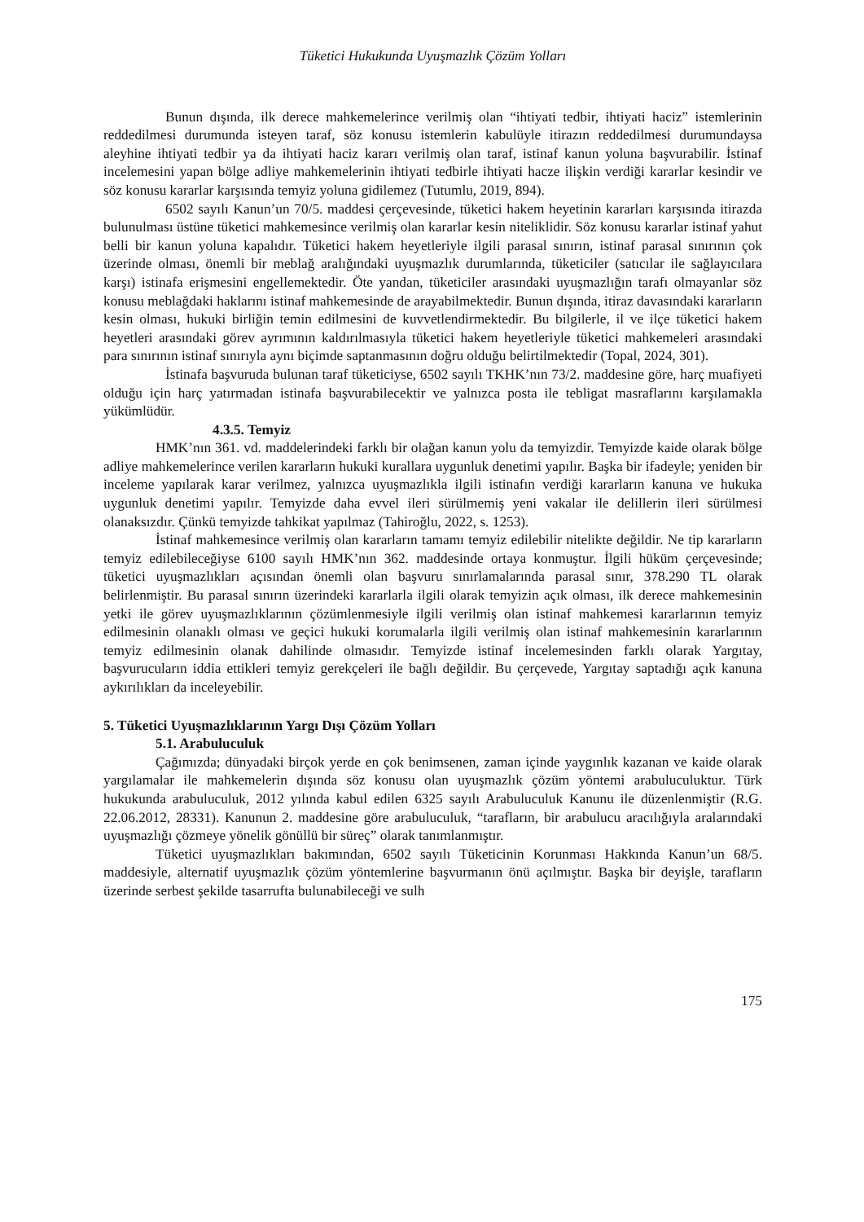Tüketici Hukukunda Uyuşmazlık Çözüm Yolları
Bunun dışında, ilk derece mahkemelerince verilmiş olan “ihtiyati tedbir, ihtiyati haciz” istemlerinin reddedilmesi durumunda isteyen taraf, söz konusu istemlerin kabulüyle itirazın reddedilmesi durumundaysa aleyhine ihtiyati tedbir ya da ihtiyati haciz kararı verilmiş olan taraf, istinaf kanun yoluna başvurabilir. İstinaf incelemesini yapan bölge adliye mahkemelerinin ihtiyati tedbirle ihtiyati hacze ilişkin verdiği kararlar kesindir ve söz konusu kararlar karşısında temyiz yoluna gidilemez (Tutumlu, 2019, 894).
6502 sayılı Kanun’un 70/5. maddesi çerçevesinde, tüketici hakem heyetinin kararları karşısında itirazda bulunulması üstüne tüketici mahkemesince verilmiş olan kararlar kesin niteliklidir. Söz konusu kararlar istinaf yahut belli bir kanun yoluna kapalıdır. Tüketici hakem heyetleriyle ilgili parasal sınırın, istinaf parasal sınırının çok üzerinde olması, önemli bir meblağ aralığındaki uyuşmazlık durumlarında, tüketiciler (satıcılar ile sağlayıcılara karşı) istinafa erişmesini engellemektedir. Öte yandan, tüketiciler arasındaki uyuşmazlığın tarafı olmayanlar söz konusu meblağdaki haklarını istinaf mahkemesinde de arayabilmektedir. Bunun dışında, itiraz davasındaki kararların kesin olması, hukuki birliğin temin edilmesini de kuvvetlendirmektedir. Bu bilgilerle, il ve ilçe tüketici hakem heyetleri arasındaki görev ayrımının kaldırılmasıyla tüketici hakem heyetleriyle tüketici mahkemeleri arasındaki para sınırının istinaf sınırıyla aynı biçimde saptanmasının doğru olduğu belirtilmektedir (Topal, 2024, 301).
İstinafa başvuruda bulunan taraf tüketiciyse, 6502 sayılı TKHK’nın 73/2. maddesine göre, harç muafiyeti olduğu için harç yatırmadan istinafa başvurabilecektir ve yalnızca posta ile tebligat masraflarını karşılamakla yükümlüdür.
4.3.5. Temyiz
HMK’nın 361. vd. maddelerindeki farklı bir olağan kanun yolu da temyizdir. Temyizde kaide olarak bölge adliye mahkemelerince verilen kararların hukuki kurallara uygunluk denetimi yapılır. Başka bir ifadeyle; yeniden bir inceleme yapılarak karar verilmez, yalnızca uyuşmazlıkla ilgili istinafın verdiği kararların kanuna ve hukuka uygunluk denetimi yapılır. Temyizde daha evvel ileri sürülmemiş yeni vakalar ile delillerin ileri sürülmesi olanaksızdır. Çünkü temyizde tahkikat yapılmaz (Tahiroğlu, 2022, s. 1253).
İstinaf mahkemesince verilmiş olan kararların tamamı temyiz edilebilir nitelikte değildir. Ne tip kararların temyiz edilebileceğiyse 6100 sayılı HMK’nın 362. maddesinde ortaya konmuştur. İlgili hüküm çerçevesinde; tüketici uyuşmazlıkları açısından önemli olan başvuru sınırlamalarında parasal sınır, 378.290 TL olarak belirlenmiştir. Bu parasal sınırın üzerindeki kararlarla ilgili olarak temyizin açık olması, ilk derece mahkemesinin yetki ile görev uyuşmazlıklarının çözümlenmesiyle ilgili verilmiş olan istinaf mahkemesi kararlarının temyiz edilmesinin olanaklı olması ve geçici hukuki korumalarla ilgili verilmiş olan istinaf mahkemesinin kararlarının temyiz edilmesinin olanak dahilinde olmasıdır. Temyizde istinaf incelemesinden farklı olarak Yargıtay, başvurucuların iddia ettikleri temyiz gerekçeleri ile bağlı değildir. Bu çerçevede, Yargıtay saptadığı açık kanuna aykırılıkları da inceleyebilir.
5. Tüketici Uyuşmazlıklarının Yargı Dışı Çözüm Yolları
5.1. Arabuluculuk
Çağımızda; dünyadaki birçok yerde en çok benimsenen, zaman içinde yaygınlık kazanan ve kaide olarak yargılamalar ile mahkemelerin dışında söz konusu olan uyuşmazlık çözüm yöntemi arabuluculuktur. Türk hukukunda arabuluculuk, 2012 yılında kabul edilen 6325 sayılı Arabuluculuk Kanunu ile düzenlenmiştir (R.G. 22.06.2012, 28331). Kanunun 2. maddesine göre arabuluculuk, “tarafların, bir arabulucu aracılığıyla aralarındaki uyuşmazlığı çözmeye yönelik gönüllü bir süreç” olarak tanımlanmıştır.
Tüketici uyuşmazlıkları bakımından, 6502 sayılı Tüketicinin Korunması Hakkında Kanun’un 68/5. maddesiyle, alternatif uyuşmazlık çözüm yöntemlerine başvurmanın önü açılmıştır. Başka bir deyişle, tarafların üzerinde serbest şekilde tasarrufta bulunabileceği ve sulh
175